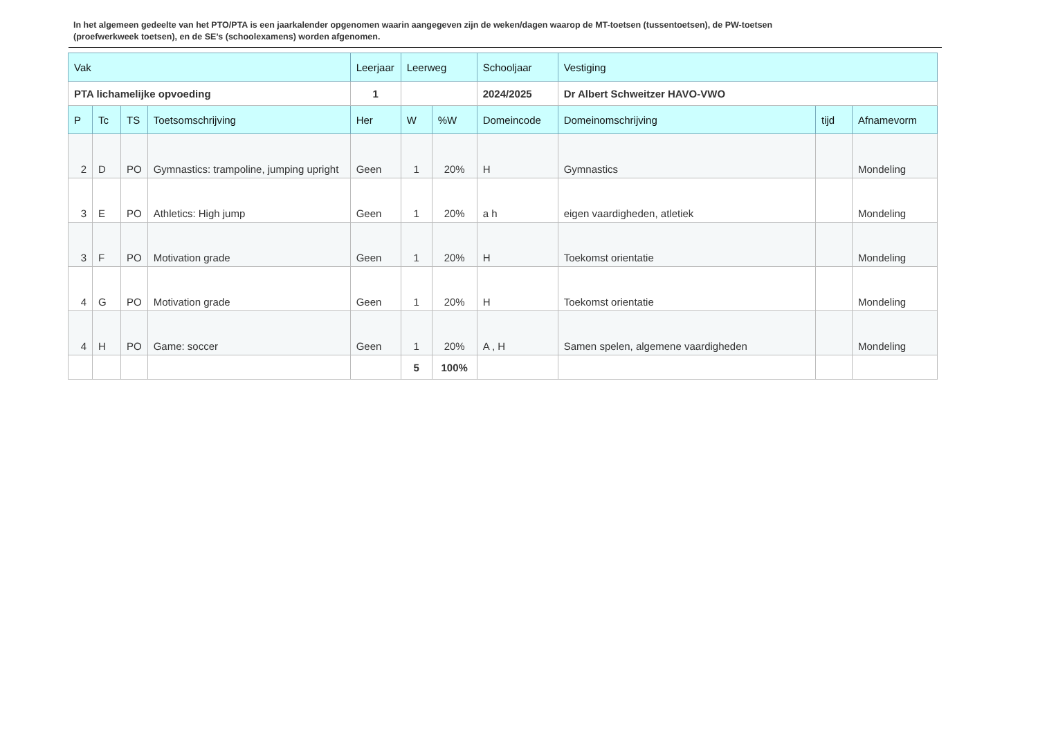In het algemeen gedeelte van het PTO/PTA is een jaarkalender opgenomen waarin aangegeven zijn de weken/dagen waarop de MT-toetsen (tussentoetsen), de PW-toetsen (proefwerkweek toetsen), en de SE’s (schoolexamens) worden afgenomen.
| Vak | | | | Leerjaar | Leerweg | | Schooljaar | Vestiging | | |
| --- | --- | --- | --- | --- | --- | --- | --- | --- | --- | --- |
| PTA lichamelijke opvoeding | | | | 1 | | | 2024/2025 | Dr Albert Schweitzer HAVO-VWO | | |
| P | Tc | TS | Toetsomschrijving | Her | W | %W | Domeincode | Domeinomschrijving | tijd | Afnamevorm |
| 2 | D | PO | Gymnastics: trampoline, jumping upright | Geen | 1 | 20% | H | Gymnastics | | Mondeling |
| 3 | E | PO | Athletics: High jump | Geen | 1 | 20% | a h | eigen vaardigheden, atletiek | | Mondeling |
| 3 | F | PO | Motivation grade | Geen | 1 | 20% | H | Toekomst orientatie | | Mondeling |
| 4 | G | PO | Motivation grade | Geen | 1 | 20% | H | Toekomst orientatie | | Mondeling |
| 4 | H | PO | Game: soccer | Geen | 1 | 20% | A , H | Samen spelen, algemene vaardigheden | | Mondeling |
| | | | | | 5 | 100% | | | | |